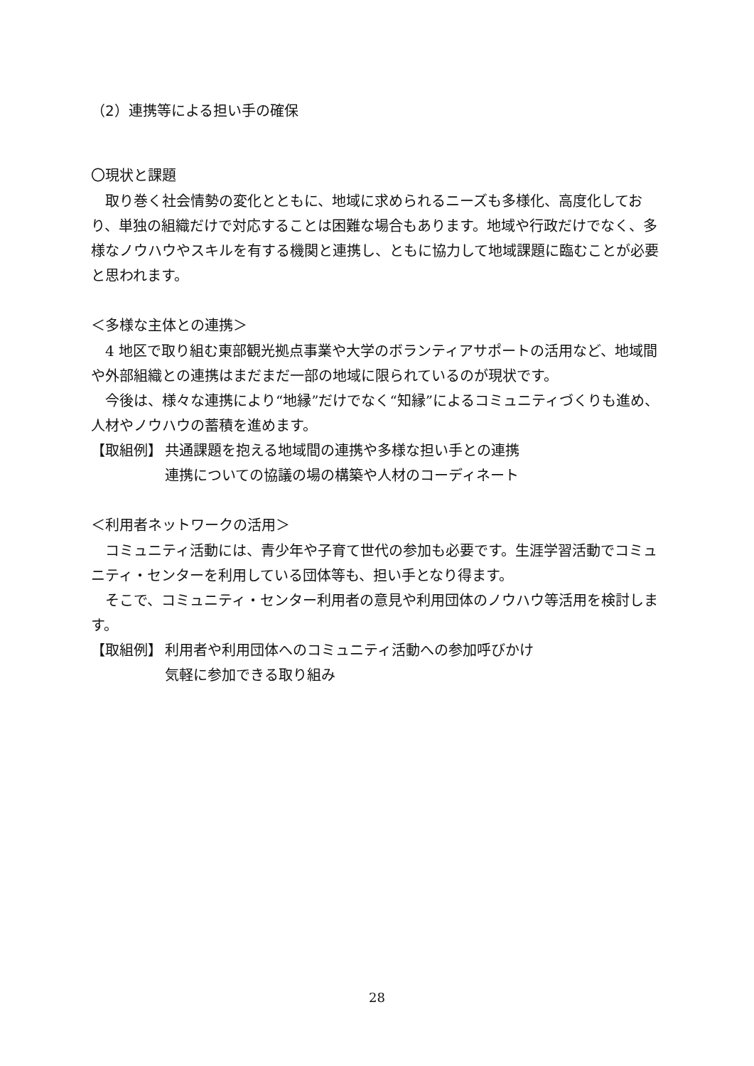（2）連携等による担い手の確保
〇現状と課題
取り巻く社会情勢の変化とともに、地域に求められるニーズも多様化、高度化しており、単独の組織だけで対応することは困難な場合もあります。地域や行政だけでなく、多様なノウハウやスキルを有する機関と連携し、ともに協力して地域課題に臨むことが必要と思われます。
＜多様な主体との連携＞
4 地区で取り組む東部観光拠点事業や大学のボランティアサポートの活用など、地域間や外部組織との連携はまだまだ一部の地域に限られているのが現状です。
今後は、様々な連携により“地縁”だけでなく“知縁”によるコミュニティづくりも進め、人材やノウハウの蓄積を進めます。
【取組例】 共通課題を抱える地域間の連携や多様な担い手との連携
連携についての協議の場の構築や人材のコーディネート
＜利用者ネットワークの活用＞
コミュニティ活動には、青少年や子育て世代の参加も必要です。生涯学習活動でコミュニティ・センターを利用している団体等も、担い手となり得ます。
そこで、コミュニティ・センター利用者の意見や利用団体のノウハウ等活用を検討します。
【取組例】 利用者や利用団体へのコミュニティ活動への参加呼びかけ
気軽に参加できる取り組み
28